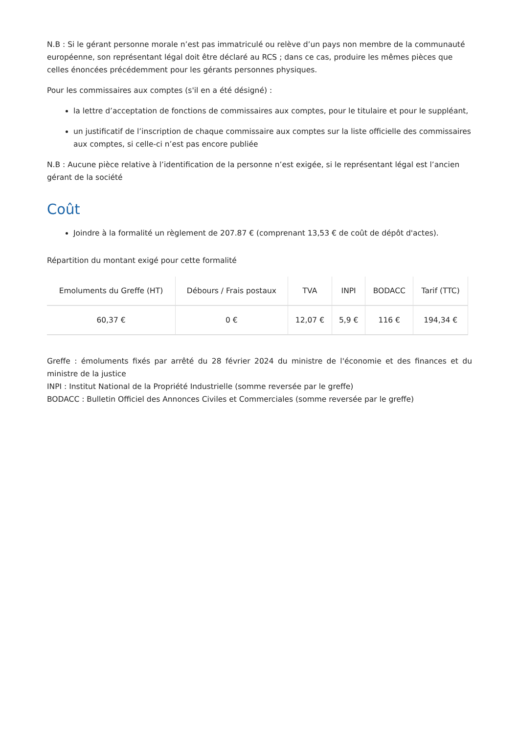N.B : Si le gérant personne morale n’est pas immatriculé ou relève d’un pays non membre de la communauté européenne, son représentant légal doit être déclaré au RCS ; dans ce cas, produire les mêmes pièces que celles énoncées précédemment pour les gérants personnes physiques.
Pour les commissaires aux comptes (s'il en a été désigné) :
la lettre d’acceptation de fonctions de commissaires aux comptes, pour le titulaire et pour le suppléant,
un justificatif de l’inscription de chaque commissaire aux comptes sur la liste officielle des commissaires aux comptes, si celle-ci n’est pas encore publiée
N.B : Aucune pièce relative à l’identification de la personne n’est exigée, si le représentant légal est l’ancien gérant de la société
Coût
Joindre à la formalité un règlement de 207.87 € (comprenant 13,53 € de coût de dépôt d'actes).
Répartition du montant exigé pour cette formalité
| Emoluments du Greffe (HT) | Débours / Frais postaux | TVA | INPI | BODACC | Tarif (TTC) |
| --- | --- | --- | --- | --- | --- |
| 60,37 € | 0 € | 12,07 € | 5,9 € | 116 € | 194,34 € |
Greffe : émoluments fixés par arrêté du 28 février 2024 du ministre de l'économie et des finances et du ministre de la justice
INPI : Institut National de la Propriété Industrielle (somme reversée par le greffe)
BODACC : Bulletin Officiel des Annonces Civiles et Commerciales (somme reversée par le greffe)